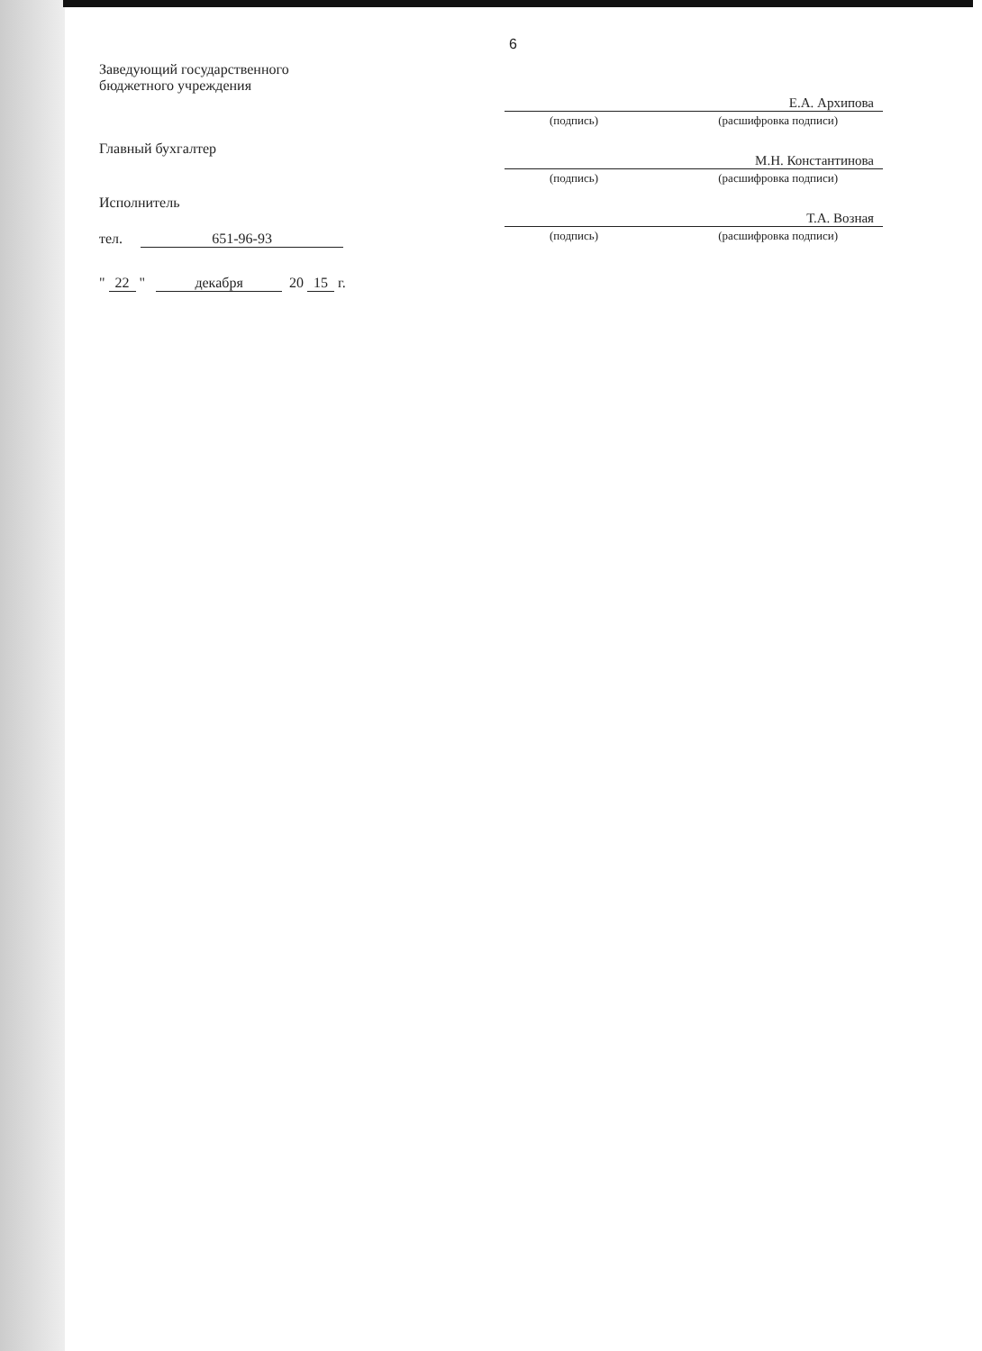6
Заведующий государственного
бюджетного учреждения
Главный бухгалтер
Исполнитель
тел. 651-96-93
" 22 " декабря 20 15 г.
Е.А. Архипова
(подпись) (расшифровка подписи)
М.Н. Константинова
(подпись) (расшифровка подписи)
Т.А. Возная
(подпись) (расшифровка подписи)